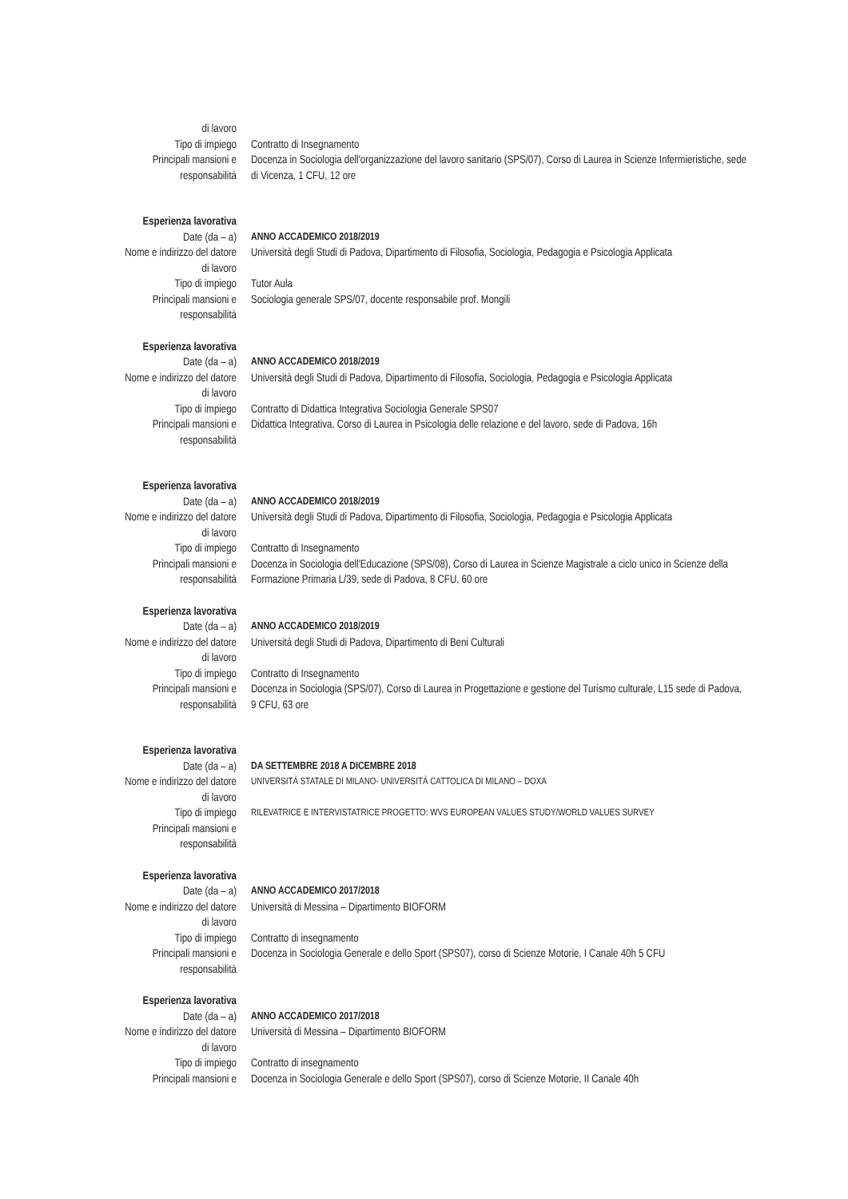di lavoro
Tipo di impiego Contratto di Insegnamento
Principali mansioni e
responsabilità
Docenza in Sociologia dell'organizzazione del lavoro sanitario (SPS/07), Corso di Laurea in Scienze Infermieristiche, sede di Vicenza, 1 CFU, 12 ore
Esperienza lavorativa
Date (da – a) ANNO ACCADEMICO 2018/2019
Nome e indirizzo del datore
di lavoro
Università degli Studi di Padova, Dipartimento di Filosofia, Sociologia, Pedagogia e Psicologia Applicata
Tipo di impiego Tutor Aula
Principali mansioni e
responsabilità
Sociologia generale SPS/07, docente responsabile prof. Mongili
Esperienza lavorativa
Date (da – a) ANNO ACCADEMICO 2018/2019
Nome e indirizzo del datore
di lavoro
Università degli Studi di Padova, Dipartimento di Filosofia, Sociologia, Pedagogia e Psicologia Applicata
Tipo di impiego Contratto di Didattica Integrativa Sociologia Generale SPS07
Principali mansioni e
responsabilità
Didattica Integrativa, Corso di Laurea in Psicologia delle relazione e del lavoro, sede di Padova, 16h
Esperienza lavorativa
Date (da – a) ANNO ACCADEMICO 2018/2019
Nome e indirizzo del datore
di lavoro
Università degli Studi di Padova, Dipartimento di Filosofia, Sociologia, Pedagogia e Psicologia Applicata
Tipo di impiego Contratto di Insegnamento
Principali mansioni e
responsabilità
Docenza in Sociologia dell'Educazione (SPS/08), Corso di Laurea in Scienze Magistrale a ciclo unico in Scienze della Formazione Primaria L/39, sede di Padova, 8 CFU, 60 ore
Esperienza lavorativa
Date (da – a) ANNO ACCADEMICO 2018/2019
Nome e indirizzo del datore
di lavoro
Università degli Studi di Padova, Dipartimento di Beni Culturali
Tipo di impiego Contratto di Insegnamento
Principali mansioni e
responsabilità
Docenza in Sociologia (SPS/07), Corso di Laurea in Progettazione e gestione del Turismo culturale, L15 sede di Padova, 9 CFU, 63 ore
Esperienza lavorativa
Date (da – a) DA SETTEMBRE 2018 A DICEMBRE 2018
Nome e indirizzo del datore
di lavoro
UNIVERSITÀ STATALE DI MILANO- UNIVERSITÀ CATTOLICA DI MILANO – DOXA
Tipo di impiego
RILEVATRICE E INTERVISTATRICE PROGETTO: WVS EUROPEAN VALUES STUDY/WORLD VALUES SURVEY
Principali mansioni e
responsabilità
Esperienza lavorativa
Date (da – a) ANNO ACCADEMICO 2017/2018
Nome e indirizzo del datore
di lavoro
Università di Messina – Dipartimento BIOFORM
Tipo di impiego Contratto di insegnamento
Principali mansioni e
responsabilità
Docenza in Sociologia Generale e dello Sport (SPS07), corso di Scienze Motorie, I Canale 40h 5 CFU
Esperienza lavorativa
Date (da – a) ANNO ACCADEMICO 2017/2018
Nome e indirizzo del datore
di lavoro
Università di Messina – Dipartimento BIOFORM
Tipo di impiego Contratto di insegnamento
Principali mansioni e Docenza in Sociologia Generale e dello Sport (SPS07), corso di Scienze Motorie, II Canale 40h